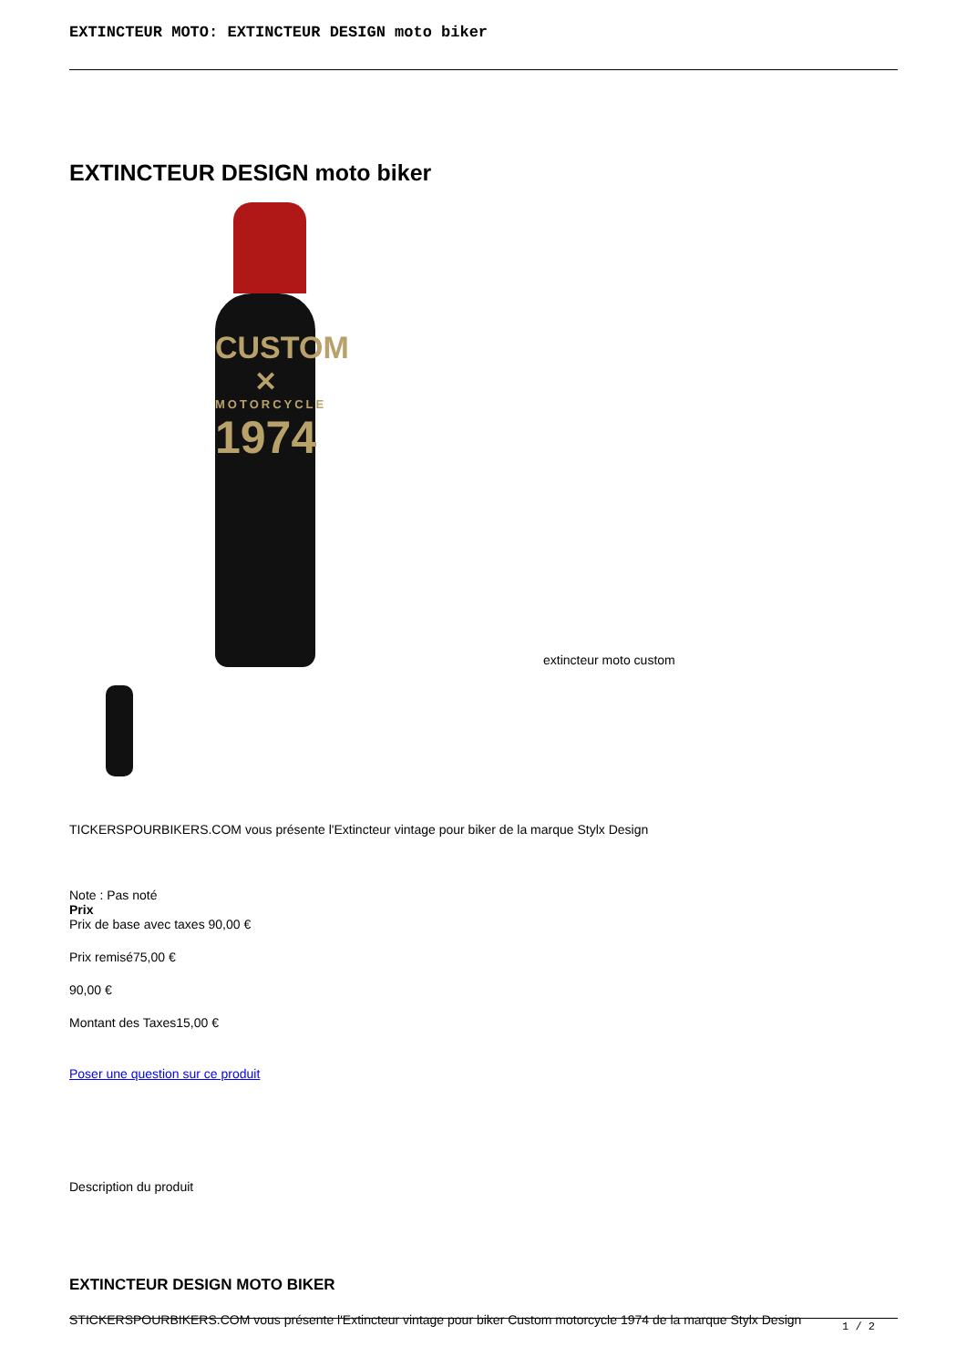EXTINCTEUR MOTO: EXTINCTEUR DESIGN moto biker
EXTINCTEUR DESIGN moto biker
CUSTOM
✕
MOTORCYCLE
1974
extincteur moto custom
TICKERSPOURBIKERS.COM vous présente l'Extincteur vintage pour biker de la marque Stylx Design
Note : Pas noté
Prix
Prix de base avec taxes 90,00 €
Prix remisé75,00 €
90,00 €
Montant des Taxes15,00 €
Poser une question sur ce produit
Description du produit
EXTINCTEUR DESIGN MOTO BIKER
STICKERSPOURBIKERS.COM vous présente l'Extincteur vintage pour biker Custom motorcycle 1974 de la marque Stylx Design
1 / 2